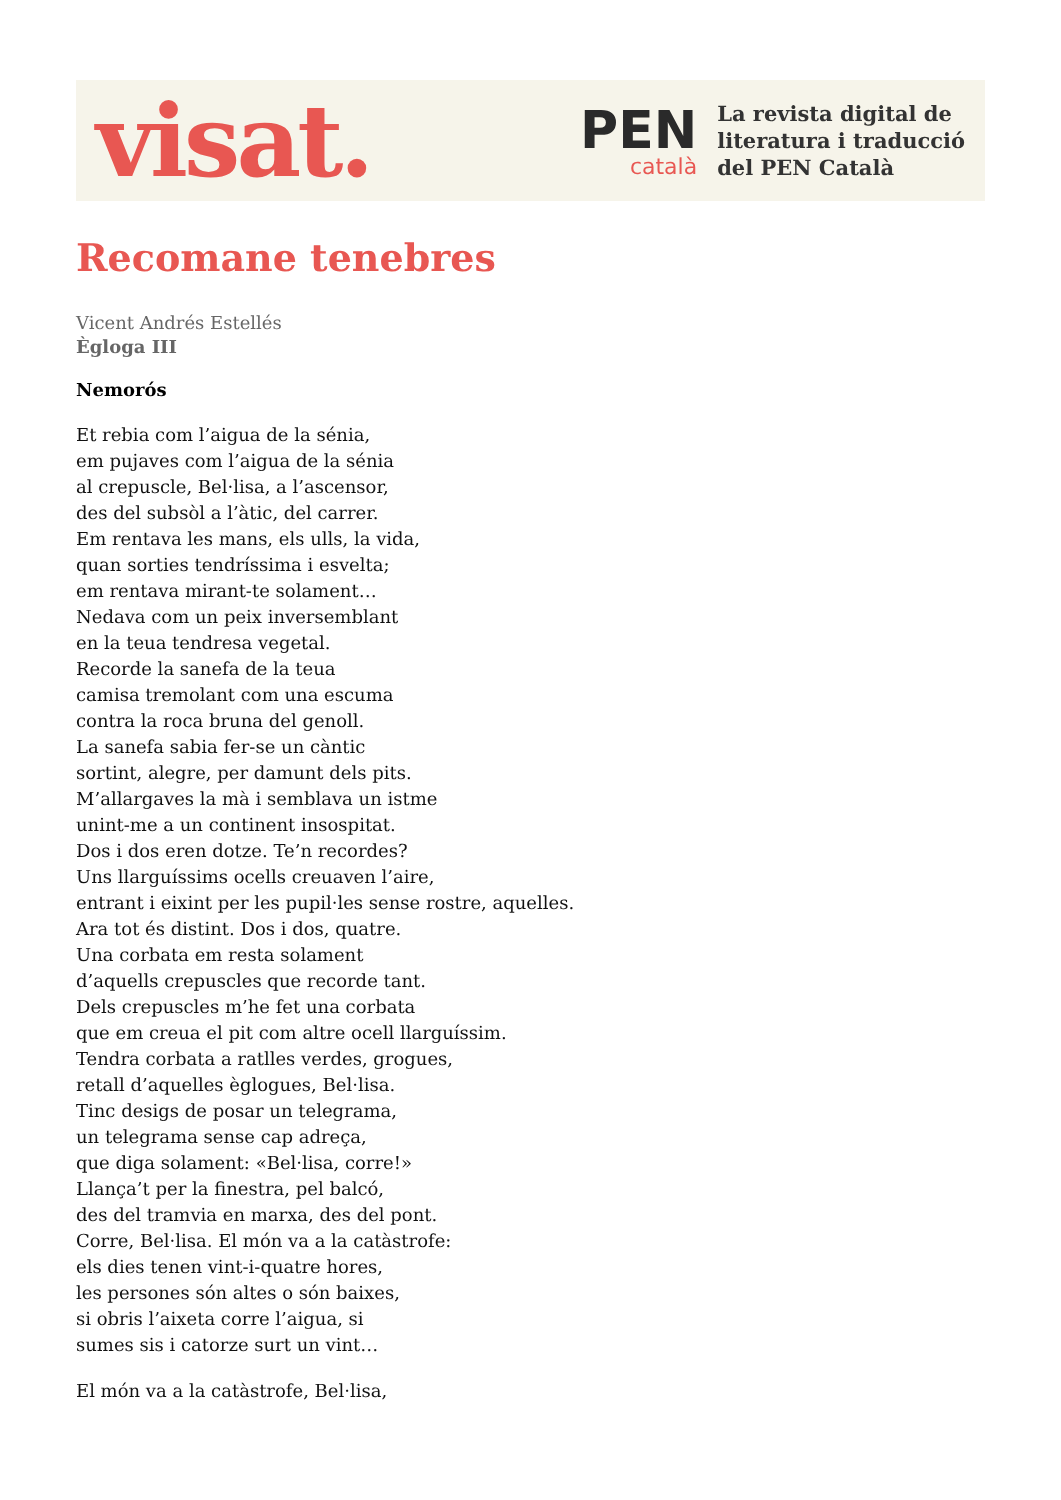visat.
PEN
català
La revista digital de
literatura i traducció
del PEN Català
Recomane tenebres
Vicent Andrés Estellés
Ègloga III
Nemorós
Et rebia com l’aigua de la sénia,
em pujaves com l’aigua de la sénia
al crepuscle, Bel·lisa, a l’ascensor,
des del subsòl a l’àtic, del carrer.
Em rentava les mans, els ulls, la vida,
quan sorties tendríssima i esvelta;
em rentava mirant-te solament…
Nedava com un peix inversemblant
en la teua tendresa vegetal.
Recorde la sanefa de la teua
camisa tremolant com una escuma
contra la roca bruna del genoll.
La sanefa sabia fer-se un càntic
sortint, alegre, per damunt dels pits.
M’allargaves la mà i semblava un istme
unint-me a un continent insospitat.
Dos i dos eren dotze. Te’n recordes?
Uns llarguíssims ocells creuaven l’aire,
entrant i eixint per les pupil·les sense rostre, aquelles.
Ara tot és distint. Dos i dos, quatre.
Una corbata em resta solament
d’aquells crepuscles que recorde tant.
Dels crepuscles m’he fet una corbata
que em creua el pit com altre ocell llarguíssim.
Tendra corbata a ratlles verdes, grogues,
retall d’aquelles èglogues, Bel·lisa.
Tinc desigs de posar un telegrama,
un telegrama sense cap adreça,
que diga solament: «Bel·lisa, corre!»
Llança’t per la finestra, pel balcó,
des del tramvia en marxa, des del pont.
Corre, Bel·lisa. El món va a la catàstrofe:
els dies tenen vint-i-quatre hores,
les persones són altes o són baixes,
si obris l’aixeta corre l’aigua, si
sumes sis i catorze surt un vint…
El món va a la catàstrofe, Bel·lisa,